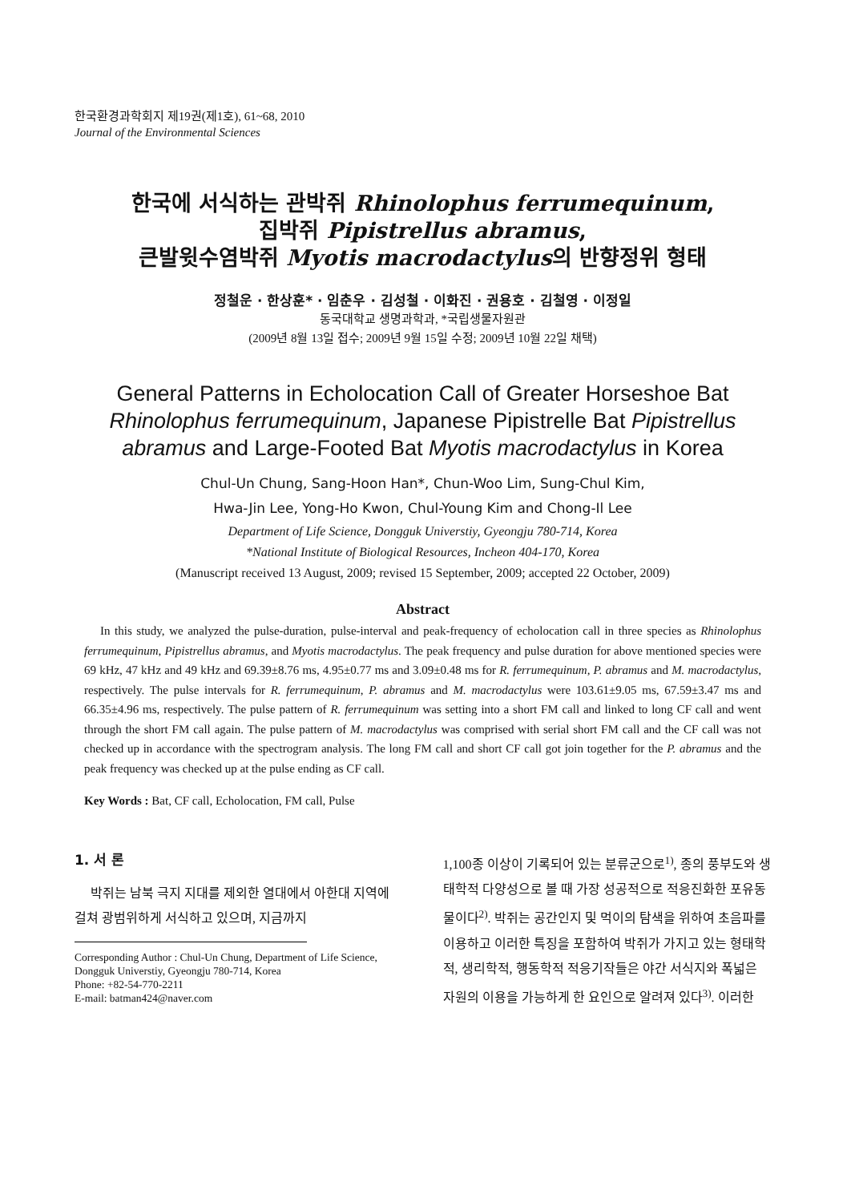한국환경과학회지 제19권(제1호), 61~68, 2010
Journal of the Environmental Sciences
한국에 서식하는 관박쥐 Rhinolophus ferrumequinum,
집박쥐 Pipistrellus abramus,
큰발윗수염박쥐 Myotis macrodactylus의 반향정위 형태
정철운 · 한상훈* · 임춘우 · 김성철 · 이화진 · 권용호 · 김철영 · 이정일
동국대학교 생명과학과, *국립생물자원관
(2009년 8월 13일 접수; 2009년 9월 15일 수정; 2009년 10월 22일 채택)
General Patterns in Echolocation Call of Greater Horseshoe Bat Rhinolophus ferrumequinum, Japanese Pipistrelle Bat Pipistrellus abramus and Large-Footed Bat Myotis macrodactylus in Korea
Chul-Un Chung, Sang-Hoon Han*, Chun-Woo Lim, Sung-Chul Kim,
Hwa-Jin Lee, Yong-Ho Kwon, Chul-Young Kim and Chong-Il Lee
Department of Life Science, Dongguk Universtiy, Gyeongju 780-714, Korea
*National Institute of Biological Resources, Incheon 404-170, Korea
(Manuscript received 13 August, 2009; revised 15 September, 2009; accepted 22 October, 2009)
Abstract
In this study, we analyzed the pulse-duration, pulse-interval and peak-frequency of echolocation call in three species as Rhinolophus ferrumequinum, Pipistrellus abramus, and Myotis macrodactylus. The peak frequency and pulse duration for above mentioned species were 69 kHz, 47 kHz and 49 kHz and 69.39±8.76 ms, 4.95±0.77 ms and 3.09±0.48 ms for R. ferrumequinum, P. abramus and M. macrodactylus, respectively. The pulse intervals for R. ferrumequinum, P. abramus and M. macrodactylus were 103.61±9.05 ms, 67.59±3.47 ms and 66.35±4.96 ms, respectively. The pulse pattern of R. ferrumequinum was setting into a short FM call and linked to long CF call and went through the short FM call again. The pulse pattern of M. macrodactylus was comprised with serial short FM call and the CF call was not checked up in accordance with the spectrogram analysis. The long FM call and short CF call got join together for the P. abramus and the peak frequency was checked up at the pulse ending as CF call.
Key Words : Bat, CF call, Echolocation, FM call, Pulse
1. 서 론
박쥐는 남북 극지 지대를 제외한 열대에서 아한대 지역에 걸쳐 광범위하게 서식하고 있으며, 지금까지
Corresponding Author : Chul-Un Chung, Department of Life Science, Dongguk Universtiy, Gyeongju 780-714, Korea
Phone: +82-54-770-2211
E-mail: batman424@naver.com
1,100종 이상이 기록되어 있는 분류군으로<sup>1)</sup>, 종의 풍부도와 생태학적 다양성으로 볼 때 가장 성공적으로 적응진화한 포유동물이다<sup>2)</sup>. 박쥐는 공간인지 및 먹이의 탐색을 위하여 초음파를 이용하고 이러한 특징을 포함하여 박쥐가 가지고 있는 형태학적, 생리학적, 행동학적 적응기작들은 야간 서식지와 폭넓은 자원의 이용을 가능하게 한 요인으로 알려져 있다<sup>3)</sup>. 이러한